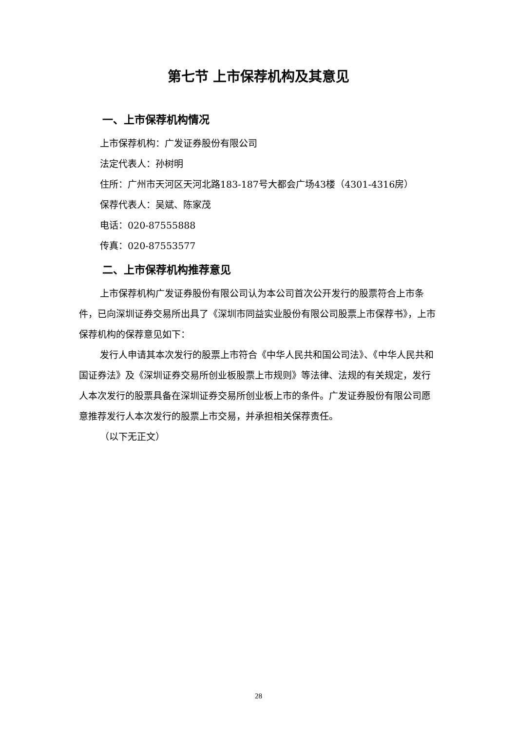第七节 上市保荐机构及其意见
一、上市保荐机构情况
上市保荐机构：广发证券股份有限公司
法定代表人：孙树明
住所：广州市天河区天河北路183-187号大都会广场43楼（4301-4316房）
保荐代表人：吴斌、陈家茂
电话：020-87555888
传真：020-87553577
二、上市保荐机构推荐意见
上市保荐机构广发证券股份有限公司认为本公司首次公开发行的股票符合上市条件，已向深圳证券交易所出具了《深圳市同益实业股份有限公司股票上市保荐书》，上市保荐机构的保荐意见如下：
发行人申请其本次发行的股票上市符合《中华人民共和国公司法》、《中华人民共和国证券法》及《深圳证券交易所创业板股票上市规则》等法律、法规的有关规定，发行人本次发行的股票具备在深圳证券交易所创业板上市的条件。广发证券股份有限公司愿意推荐发行人本次发行的股票上市交易，并承担相关保荐责任。
（以下无正文）
28